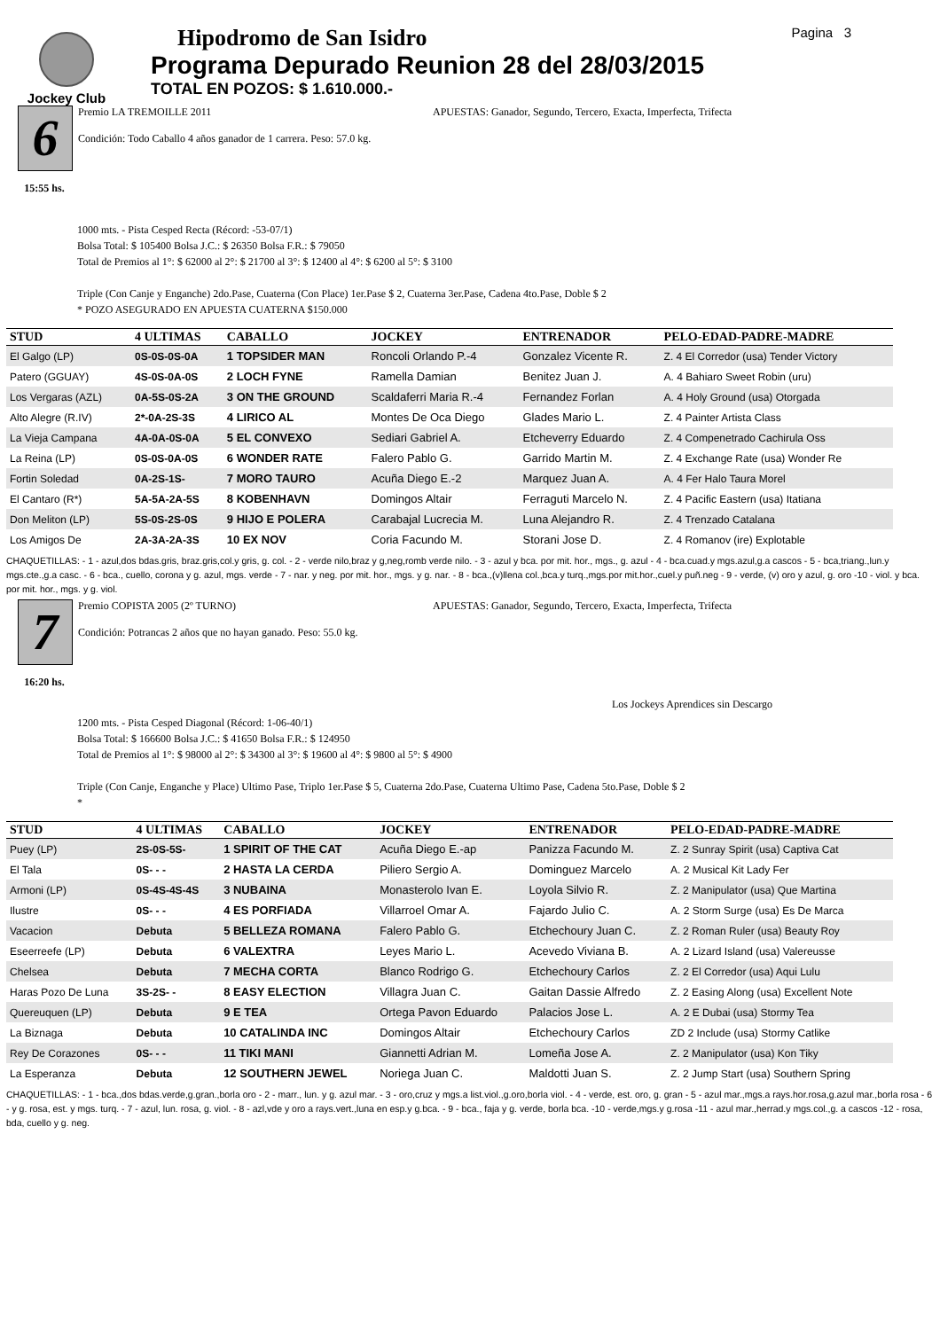Jockey Club
Hipodromo de San Isidro
Programa Depurado Reunion 28 del 28/03/2015
TOTAL EN POZOS: $ 1.610.000.-
Pagina 3
6
15:55 hs.
Premio LA TREMOILLE 2011
Condición: Todo Caballo 4 años ganador de 1 carrera. Peso: 57.0 kg.
APUESTAS: Ganador, Segundo, Tercero, Exacta, Imperfecta, Trifecta
1000 mts. - Pista Cesped Recta (Récord: -53-07/1)
Bolsa Total: $ 105400 Bolsa J.C.: $ 26350 Bolsa F.R.: $ 79050
Total de Premios al 1°: $ 62000 al 2°: $ 21700 al 3°: $ 12400 al 4°: $ 6200 al 5°: $ 3100
Triple (Con Canje y Enganche) 2do.Pase, Cuaterna (Con Place) 1er.Pase $ 2, Cuaterna 3er.Pase, Cadena 4to.Pase, Doble $ 2
* POZO ASEGURADO EN APUESTA CUATERNA $150.000
| STUD | 4 ULTIMAS | CABALLO | JOCKEY | ENTRENADOR | PELO-EDAD-PADRE-MADRE |
| --- | --- | --- | --- | --- | --- |
| El Galgo (LP) | 0S-0S-0S-0A | 1 TOPSIDER MAN | Roncoli Orlando P.-4 | Gonzalez Vicente R. | Z. 4 El Corredor (usa) Tender Victory |
| Patero (GGUAY) | 4S-0S-0A-0S | 2 LOCH FYNE | Ramella Damian | Benitez Juan J. | A. 4 Bahiaro Sweet Robin (uru) |
| Los Vergaras (AZL) | 0A-5S-0S-2A | 3 ON THE GROUND | Scaldaferri Maria R.-4 | Fernandez Forlan | A. 4 Holy Ground (usa) Otorgada |
| Alto Alegre (R.IV) | 2*-0A-2S-3S | 4 LIRICO AL | Montes De Oca Diego | Glades Mario L. | Z. 4 Painter Artista Class |
| La Vieja Campana | 4A-0A-0S-0A | 5 EL CONVEXO | Sediari Gabriel A. | Etcheverry Eduardo | Z. 4 Compenetrado Cachirula Oss |
| La Reina (LP) | 0S-0S-0A-0S | 6 WONDER RATE | Falero Pablo G. | Garrido Martin M. | Z. 4 Exchange Rate (usa) Wonder Re |
| Fortin Soledad | 0A-2S-1S- | 7 MORO TAURO | Acuña Diego E.-2 | Marquez Juan A. | A. 4 Fer Halo Taura Morel |
| El Cantaro (R*) | 5A-5A-2A-5S | 8 KOBENHAVN | Domingos Altair | Ferraguti Marcelo N. | Z. 4 Pacific Eastern (usa) Itatiana |
| Don Meliton (LP) | 5S-0S-2S-0S | 9 HIJO E POLERA | Carabajal Lucrecia M. | Luna Alejandro R. | Z. 4 Trenzado Catalana |
| Los Amigos De | 2A-3A-2A-3S | 10 EX NOV | Coria Facundo M. | Storani Jose D. | Z. 4 Romanov (ire) Explotable |
CHAQUETILLAS: - 1 - azul,dos bdas.gris, braz.gris,col.y gris, g. col. - 2 - verde nilo,braz y g,neg,romb verde nilo. - 3 - azul y bca. por mit. hor., mgs., g. azul - 4 - bca.cuad.y mgs.azul,g.a cascos - 5 - bca,triang.,lun.y mgs.cte.,g.a casc. - 6 - bca., cuello, corona y g. azul, mgs. verde - 7 - nar. y neg. por mit. hor., mgs. y g. nar. - 8 - bca.,(v)llena col.,bca.y turq.,mgs.por mit.hor.,cuel.y puñ.neg - 9 - verde, (v) oro y azul, g. oro -10 - viol. y bca. por mit. hor., mgs. y g. viol.
7
16:20 hs.
Premio COPISTA 2005 (2º TURNO)
Condición: Potrancas 2 años que no hayan ganado. Peso: 55.0 kg.
APUESTAS: Ganador, Segundo, Tercero, Exacta, Imperfecta, Trifecta
Los Jockeys Aprendices sin Descargo
1200 mts. - Pista Cesped Diagonal (Récord: 1-06-40/1)
Bolsa Total: $ 166600 Bolsa J.C.: $ 41650 Bolsa F.R.: $ 124950
Total de Premios al 1°: $ 98000 al 2°: $ 34300 al 3°: $ 19600 al 4°: $ 9800 al 5°: $ 4900
Triple (Con Canje, Enganche y Place) Ultimo Pase, Triplo 1er.Pase $ 5, Cuaterna 2do.Pase, Cuaterna Ultimo Pase, Cadena 5to.Pase, Doble $ 2
*
| STUD | 4 ULTIMAS | CABALLO | JOCKEY | ENTRENADOR | PELO-EDAD-PADRE-MADRE |
| --- | --- | --- | --- | --- | --- |
| Puey (LP) | 2S-0S-5S- | 1 SPIRIT OF THE CAT | Acuña Diego E.-ap | Panizza Facundo M. | Z. 2 Sunray Spirit (usa) Captiva Cat |
| El Tala | 0S- - - | 2 HASTA LA CERDA | Piliero Sergio A. | Dominguez Marcelo | A. 2 Musical Kit Lady Fer |
| Armoni (LP) | 0S-4S-4S-4S | 3 NUBAINA | Monasterolo Ivan E. | Loyola Silvio R. | Z. 2 Manipulator (usa) Que Martina |
| Ilustre | 0S- - - | 4 ES PORFIADA | Villarroel Omar A. | Fajardo Julio C. | A. 2 Storm Surge (usa) Es De Marca |
| Vacacion | Debuta | 5 BELLEZA ROMANA | Falero Pablo G. | Etchechoury Juan C. | Z. 2 Roman Ruler (usa) Beauty Roy |
| Eseerreefe (LP) | Debuta | 6 VALEXTRA | Leyes Mario L. | Acevedo Viviana B. | A. 2 Lizard Island (usa) Valereusse |
| Chelsea | Debuta | 7 MECHA CORTA | Blanco Rodrigo G. | Etchechoury Carlos | Z. 2 El Corredor (usa) Aqui Lulu |
| Haras Pozo De Luna | 3S-2S- - | 8 EASY ELECTION | Villagra Juan C. | Gaitan Dassie Alfredo | Z. 2 Easing Along (usa) Excellent Note |
| Quereuquen (LP) | Debuta | 9 E TEA | Ortega Pavon Eduardo | Palacios Jose L. | A. 2 E Dubai (usa) Stormy Tea |
| La Biznaga | Debuta | 10 CATALINDA INC | Domingos Altair | Etchechoury Carlos | ZD 2 Include (usa) Stormy Catlike |
| Rey De Corazones | 0S- - - | 11 TIKI MANI | Giannetti Adrian M. | Lomeña Jose A. | Z. 2 Manipulator (usa) Kon Tiky |
| La Esperanza | Debuta | 12 SOUTHERN JEWEL | Noriega Juan C. | Maldotti Juan S. | Z. 2 Jump Start (usa) Southern Spring |
CHAQUETILLAS: - 1 - bca.,dos bdas.verde,g.gran.,borla oro - 2 - marr., lun. y g. azul mar. - 3 - oro,cruz y mgs.a list.viol.,g.oro,borla viol. - 4 - verde, est. oro, g. gran - 5 - azul mar.,mgs.a rays.hor.rosa,g.azul mar.,borla rosa - 6 - y g. rosa, est. y mgs. turq. - 7 - azul, lun. rosa, g. viol. - 8 - azl,vde y oro a rays.vert.,luna en esp.y g.bca. - 9 - bca., faja y g. verde, borla bca. -10 - verde,mgs.y g.rosa -11 - azul mar.,herrad.y mgs.col.,g. a cascos -12 - rosa, bda, cuello y g. neg.